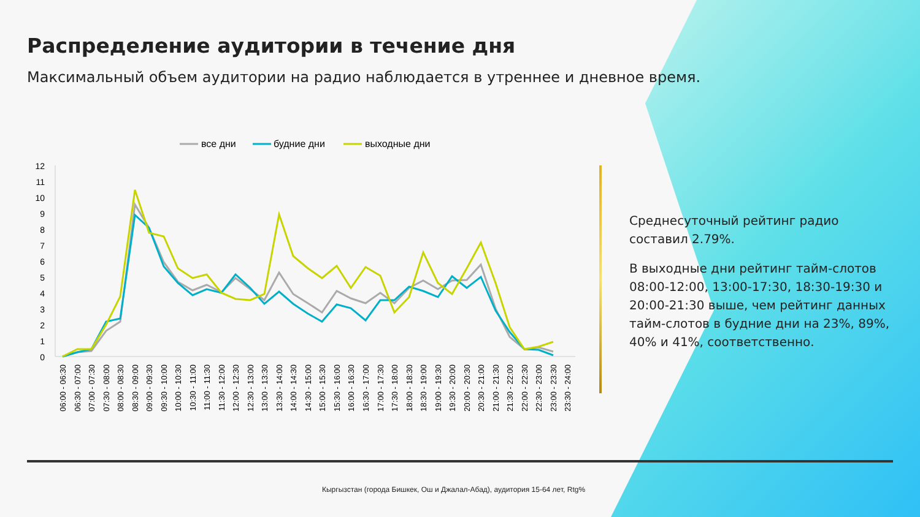Распределение аудитории в течение дня
Максимальный объем аудитории на радио наблюдается в утреннее и дневное время.
все дни
будние дни
выходные дни
12
11
10
9
8
7
6
5
4
3
2
1
0
06:00 - 06:30
06:30 - 07:00
07:00 - 07:30
07:30 - 08:00
08:00 - 08:30
08:30 - 09:00
09:00 - 09:30
09:30 - 10:00
10:00 - 10:30
10:30 - 11:00
11:00 - 11:30
11:30 - 12:00
12:00 - 12:30
12:30 - 13:00
13:00 - 13:30
13:30 - 14:00
14:00 - 14:30
14:30 - 15:00
15:00 - 15:30
15:30 - 16:00
16:00 - 16:30
16:30 - 17:00
17:00 - 17:30
17:30 - 18:00
18:00 - 18:30
18:30 - 19:00
19:00 - 19:30
19:30 - 20:00
20:00 - 20:30
20:30 - 21:00
21:00 - 21:30
21:30 - 22:00
22:00 - 22:30
22:30 - 23:00
23:00 - 23:30
23:30 - 24:00
Среднесуточный рейтинг радио составил 2.79%.
В выходные дни рейтинг тайм-слотов 08:00-12:00, 13:00-17:30, 18:30-19:30 и 20:00-21:30 выше, чем рейтинг данных тайм-слотов в будние дни на 23%, 89%, 40% и 41%, соответственно.
Кыргызстан (города Бишкек, Ош и Джалал-Абад), аудитория 15-64 лет, Rtg%